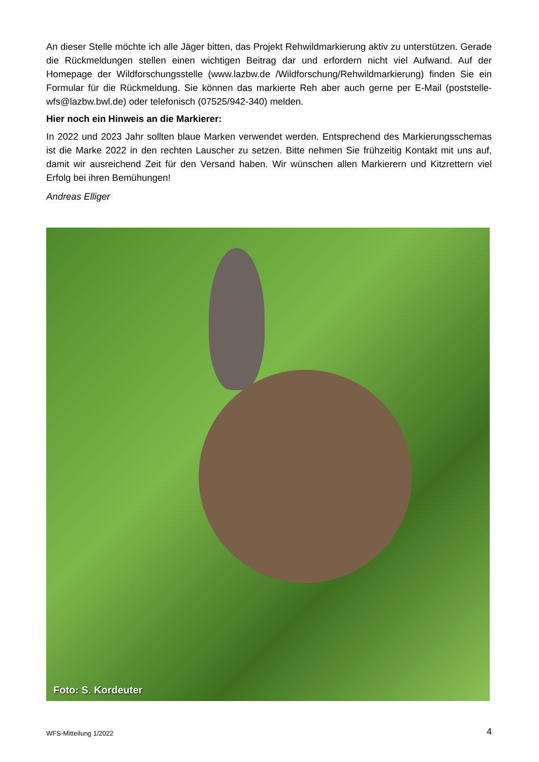An dieser Stelle möchte ich alle Jäger bitten, das Projekt Rehwildmarkierung aktiv zu unterstützen. Gerade die Rückmeldungen stellen einen wichtigen Beitrag dar und erfordern nicht viel Aufwand. Auf der Homepage der Wildforschungsstelle (www.lazbw.de /Wildforschung/Rehwildmarkierung) finden Sie ein Formular für die Rückmeldung. Sie können das markierte Reh aber auch gerne per E-Mail (poststelle-wfs@lazbw.bwl.de) oder telefonisch (07525/942-340) melden.
Hier noch ein Hinweis an die Markierer:
In 2022 und 2023 Jahr sollten blaue Marken verwendet werden. Entsprechend des Markierungsschemas ist die Marke 2022 in den rechten Lauscher zu setzen. Bitte nehmen Sie frühzeitig Kontakt mit uns auf, damit wir ausreichend Zeit für den Versand haben. Wir wünschen allen Markierern und Kitzrettern viel Erfolg bei ihren Bemühungen!
Andreas Elliger
Foto: S. Kordeuter
WFS-Mitteilung 1/2022 4